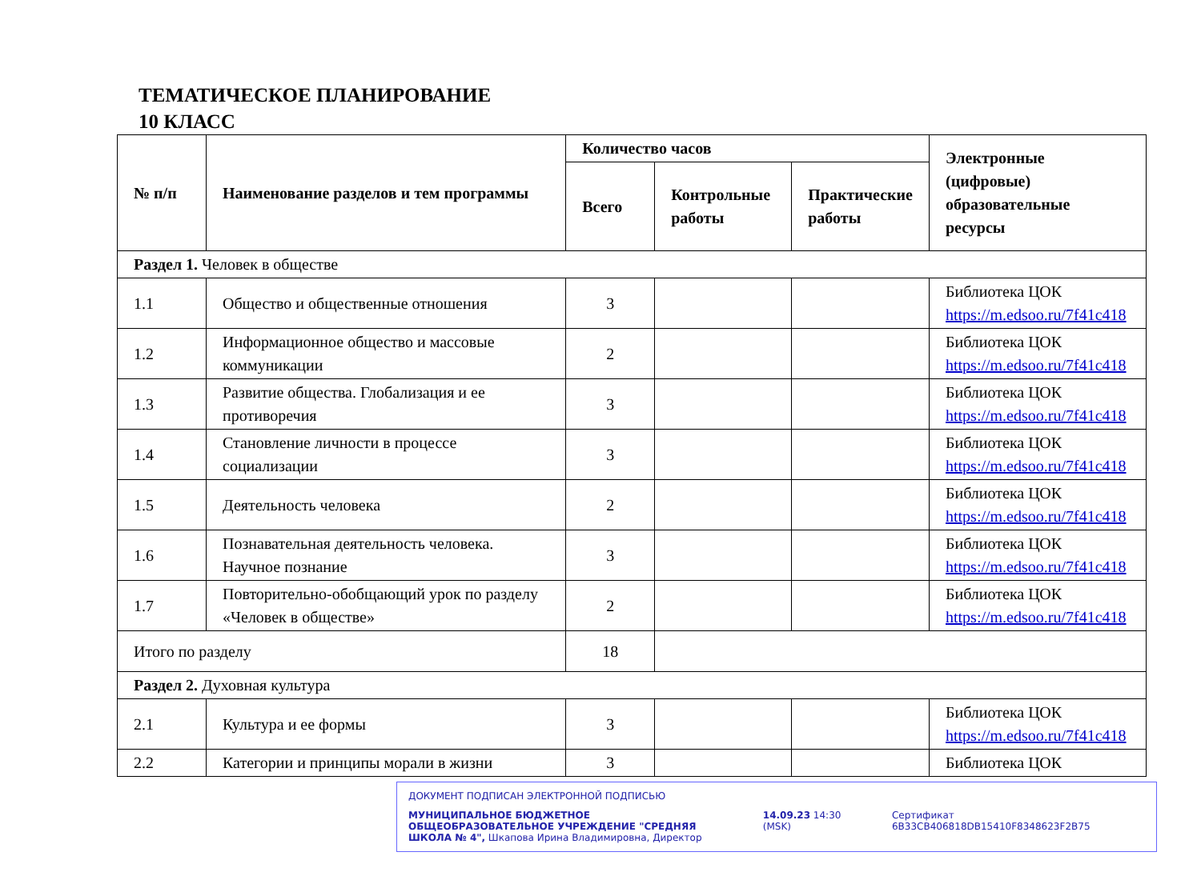ТЕМАТИЧЕСКОЕ ПЛАНИРОВАНИЕ
10 КЛАСС
| № п/п | Наименование разделов и тем программы | Количество часов | | | Электронные (цифровые) образовательные ресурсы |
| --- | --- | --- | --- | --- | --- |
| | | Всего | Контрольные работы | Практические работы | |
| Раздел 1. Человек в обществе | | | | | |
| 1.1 | Общество и общественные отношения | 3 | | | Библиотека ЦОК https://m.edsoo.ru/7f41c418 |
| 1.2 | Информационное общество и массовые коммуникации | 2 | | | Библиотека ЦОК https://m.edsoo.ru/7f41c418 |
| 1.3 | Развитие общества. Глобализация и ее противоречия | 3 | | | Библиотека ЦОК https://m.edsoo.ru/7f41c418 |
| 1.4 | Становление личности в процессе социализации | 3 | | | Библиотека ЦОК https://m.edsoo.ru/7f41c418 |
| 1.5 | Деятельность человека | 2 | | | Библиотека ЦОК https://m.edsoo.ru/7f41c418 |
| 1.6 | Познавательная деятельность человека. Научное познание | 3 | | | Библиотека ЦОК https://m.edsoo.ru/7f41c418 |
| 1.7 | Повторительно-обобщающий урок по разделу «Человек в обществе» | 2 | | | Библиотека ЦОК https://m.edsoo.ru/7f41c418 |
| Итого по разделу | | 18 | | | |
| Раздел 2. Духовная культура | | | | | |
| 2.1 | Культура и ее формы | 3 | | | Библиотека ЦОК https://m.edsoo.ru/7f41c418 |
| 2.2 | Категории и принципы морали в жизни | 3 | | | Библиотека ЦОК |
ДОКУМЕНТ ПОДПИСАН ЭЛЕКТРОННОЙ ПОДПИСЬЮ
МУНИЦИПАЛЬНОЕ БЮДЖЕТНОЕ ОБЩЕОБРАЗОВАТЕЛЬНОЕ УЧРЕЖДЕНИЕ "СРЕДНЯЯ ШКОЛА № 4", Шкапова Ирина Владимировна, Директор
14.09.23 14:30 (MSK) Сертификат 6B33CB406818DB15410F8348623F2B75